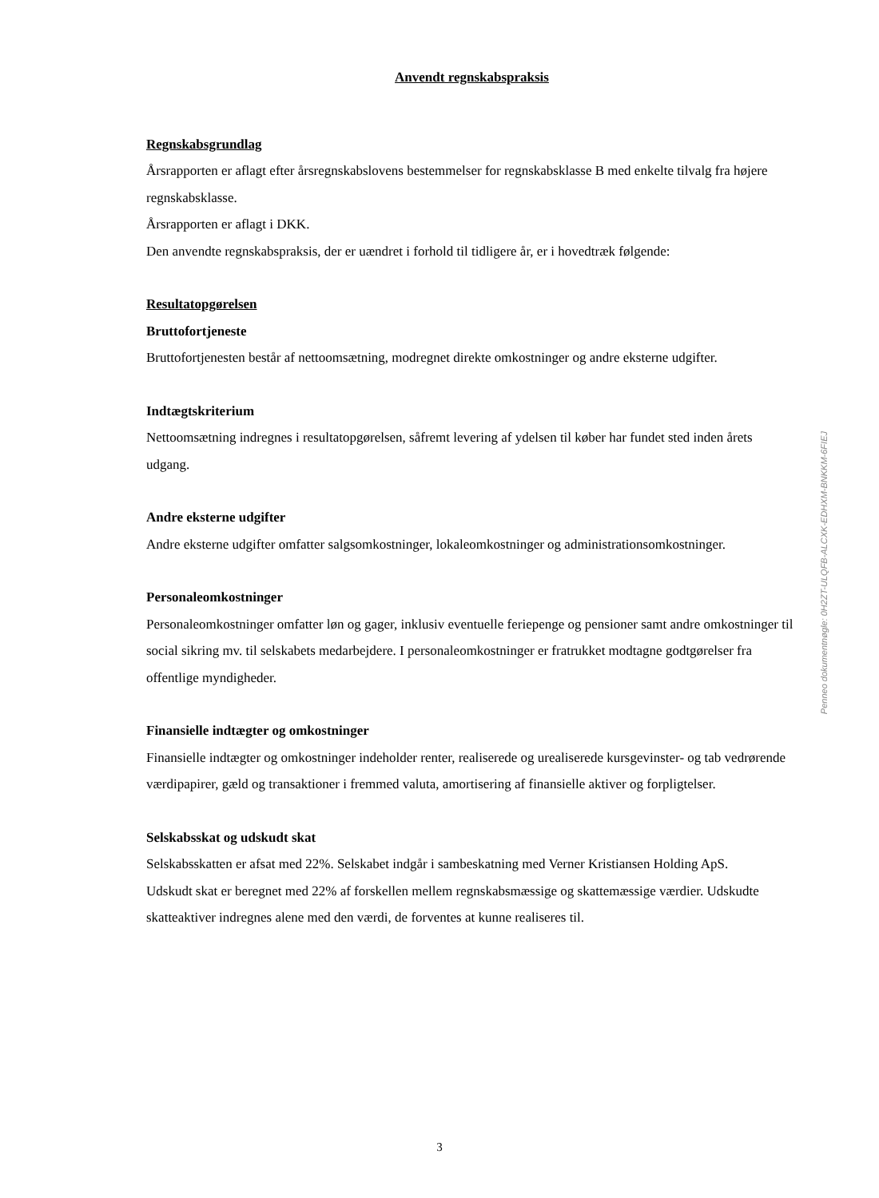Anvendt regnskabspraksis
Regnskabsgrundlag
Årsrapporten er aflagt efter årsregnskabslovens bestemmelser for regnskabsklasse B med enkelte tilvalg fra højere regnskabsklasse.
Årsrapporten er aflagt i DKK.
Den anvendte regnskabspraksis, der er uændret i forhold til tidligere år, er i hovedtræk følgende:
Resultatopgørelsen
Bruttofortjeneste
Bruttofortjenesten består af nettoomsætning, modregnet direkte omkostninger og andre eksterne udgifter.
Indtægtskriterium
Nettoomsætning indregnes i resultatopgørelsen, såfremt levering af ydelsen til køber har fundet sted inden årets udgang.
Andre eksterne udgifter
Andre eksterne udgifter omfatter salgsomkostninger, lokaleomkostninger og administrationsomkostninger.
Personaleomkostninger
Personaleomkostninger omfatter løn og gager, inklusiv eventuelle feriepenge og pensioner samt andre omkostninger til social sikring mv. til selskabets medarbejdere. I personaleomkostninger er fratrukket modtagne godtgørelser fra offentlige myndigheder.
Finansielle indtægter og omkostninger
Finansielle indtægter og omkostninger indeholder renter, realiserede og urealiserede kursgevinster- og tab vedrørende værdipapirer, gæld og transaktioner i fremmed valuta, amortisering af finansielle aktiver og forpligtelser.
Selskabsskat og udskudt skat
Selskabsskatten er afsat med 22%. Selskabet indgår i sambeskatning med Verner Kristiansen Holding ApS.
Udskudt skat er beregnet med 22% af forskellen mellem regnskabsmæssige og skattemæssige værdier. Udskudte skatteaktiver indregnes alene med den værdi, de forventes at kunne realiseres til.
Penneo dokumentnøgle: 0H2ZT-ULQFB-ALCXK-EDHXM-BNKKM-6FIEJ
3